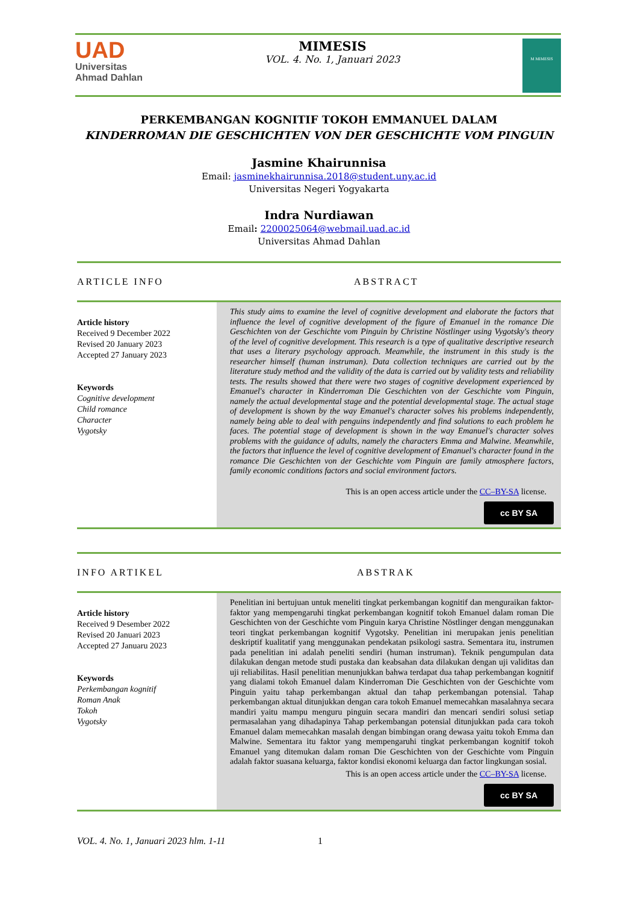UAD
Universitas
Ahmad Dahlan
MIMESIS
VOL. 4. No. 1, Januari 2023
M MIMESIS
PERKEMBANGAN KOGNITIF TOKOH EMMANUEL DALAM
KINDERROMAN DIE GESCHICHTEN VON DER GESCHICHTE VOM PINGUIN
Jasmine Khairunnisa
Email: jasminekhairunnisa.2018@student.uny.ac.id
Universitas Negeri Yogyakarta
Indra Nurdiawan
Email: 2200025064@webmail.uad.ac.id
Universitas Ahmad Dahlan
ARTICLE INFO ABSTRACT
Article history
Received 9 December 2022
Revised 20 January 2023
Accepted 27 January 2023
Keywords
Cognitive development
Child romance
Character
Vygotsky
This study aims to examine the level of cognitive development and elaborate the factors that influence the level of cognitive development of the figure of Emanuel in the romance Die Geschichten von der Geschichte vom Pinguin by Christine Nöstlinger using Vygotsky's theory of the level of cognitive development. This research is a type of qualitative descriptive research that uses a literary psychology approach. Meanwhile, the instrument in this study is the researcher himself (human instruman). Data collection techniques are carried out by the literature study method and the validity of the data is carried out by validity tests and reliability tests. The results showed that there were two stages of cognitive development experienced by Emanuel's character in Kinderroman Die Geschichten von der Geschichte vom Pinguin, namely the actual developmental stage and the potential developmental stage. The actual stage of development is shown by the way Emanuel's character solves his problems independently, namely being able to deal with penguins independently and find solutions to each problem he faces. The potential stage of development is shown in the way Emanuel's character solves problems with the guidance of adults, namely the characters Emma and Malwine. Meanwhile, the factors that influence the level of cognitive development of Emanuel's character found in the romance Die Geschichten von der Geschichte vom Pinguin are family atmosphere factors, family economic conditions factors and social environment factors.
This is an open access article under the CC–BY-SA license.
cc BY SA
INFO ARTIKEL ABSTRAK
Article history
Received 9 Desember 2022
Revised 20 Januari 2023
Accepted 27 Januaru 2023
Keywords
Perkembangan kognitif
Roman Anak
Tokoh
Vygotsky
Penelitian ini bertujuan untuk meneliti tingkat perkembangan kognitif dan menguraikan faktor-faktor yang mempengaruhi tingkat perkembangan kognitif tokoh Emanuel dalam roman Die Geschichten von der Geschichte vom Pinguin karya Christine Nöstlinger dengan menggunakan teori tingkat perkembangan kognitif Vygotsky. Penelitian ini merupakan jenis penelitian deskriptif kualitatif yang menggunakan pendekatan psikologi sastra. Sementara itu, instrumen pada penelitian ini adalah peneliti sendiri (human instruman). Teknik pengumpulan data dilakukan dengan metode studi pustaka dan keabsahan data dilakukan dengan uji validitas dan uji reliabilitas. Hasil penelitian menunjukkan bahwa terdapat dua tahap perkembangan kognitif yang dialami tokoh Emanuel dalam Kinderroman Die Geschichten von der Geschichte vom Pinguin yaitu tahap perkembangan aktual dan tahap perkembangan potensial. Tahap perkembangan aktual ditunjukkan dengan cara tokoh Emanuel memecahkan masalahnya secara mandiri yaitu mampu menguru pinguin secara mandiri dan mencari sendiri solusi setiap permasalahan yang dihadapinya Tahap perkembangan potensial ditunjukkan pada cara tokoh Emanuel dalam memecahkan masalah dengan bimbingan orang dewasa yaitu tokoh Emma dan Malwine. Sementara itu faktor yang mempengaruhi tingkat perkembangan kognitif tokoh Emanuel yang ditemukan dalam roman Die Geschichten von der Geschichte vom Pinguin adalah faktor suasana keluarga, faktor kondisi ekonomi keluarga dan factor lingkungan sosial.
This is an open access article under the CC–BY-SA license.
cc BY SA
VOL. 4. No. 1, Januari 2023 hlm. 1-11 1